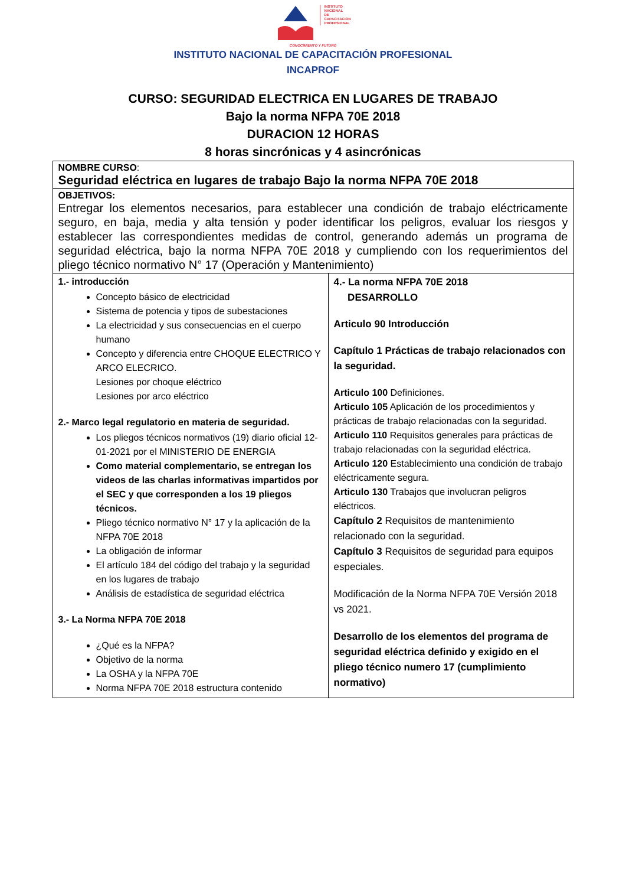INSTITUTO
NACIONAL
DE
CAPACITACION
PROFESIONAL
CONOCIMIENTO Y FUTURO
INSTITUTO NACIONAL DE CAPACITACIÓN PROFESIONAL
INCAPROF
CURSO: SEGURIDAD ELECTRICA EN LUGARES DE TRABAJO
Bajo la norma NFPA 70E 2018
DURACION 12 HORAS
8 horas sincrónicas y 4 asincrónicas
| NOMBRE CURSO : Seguridad eléctrica en lugares de trabajo Bajo la norma NFPA 70E 2018 | |
| OBJETIVOS: Entregar los elementos necesarios, para establecer una condición de trabajo eléctricamente seguro, en baja, media y alta tensión y poder identificar los peligros, evaluar los riesgos y establecer las correspondientes medidas de control, generando además un programa de seguridad eléctrica, bajo la norma NFPA 70E 2018 y cumpliendo con los requerimientos del pliego técnico normativo N° 17 (Operación y Mantenimiento) | |
| 1.- introducción Concepto básico de electricidad Sistema de potencia y tipos de subestaciones La electricidad y sus consecuencias en el cuerpo humano Concepto y diferencia entre CHOQUE ELECTRICO Y ARCO ELECRICO. Lesiones por choque eléctrico Lesiones por arco eléctrico 2.- Marco legal regulatorio en materia de seguridad. Los pliegos técnicos normativos (19) diario oficial 12-01-2021 por el MINISTERIO DE ENERGIA Como material complementario, se entregan los videos de las charlas informativas impartidos por el SEC y que corresponden a los 19 pliegos técnicos. Pliego técnico normativo N° 17 y la aplicación de la NFPA 70E 2018 La obligación de informar El artículo 184 del código del trabajo y la seguridad en los lugares de trabajo Análisis de estadística de seguridad eléctrica 3.- La Norma NFPA 70E 2018 ¿Qué es la NFPA? Objetivo de la norma La OSHA y la NFPA 70E Norma NFPA 70E 2018 estructura contenido | 4.- La norma NFPA 70E 2018 DESARROLLO Articulo 90 Introducción Capítulo 1 Prácticas de trabajo relacionados con la seguridad. Articulo 100 Definiciones. Articulo 105 Aplicación de los procedimientos y prácticas de trabajo relacionadas con la seguridad. Articulo 110 Requisitos generales para prácticas de trabajo relacionadas con la seguridad eléctrica. Articulo 120 Establecimiento una condición de trabajo eléctricamente segura. Articulo 130 Trabajos que involucran peligros eléctricos. Capítulo 2 Requisitos de mantenimiento relacionado con la seguridad. Capítulo 3 Requisitos de seguridad para equipos especiales. Modificación de la Norma NFPA 70E Versión 2018 vs 2021. Desarrollo de los elementos del programa de seguridad eléctrica definido y exigido en el pliego técnico numero 17 (cumplimiento normativo) |